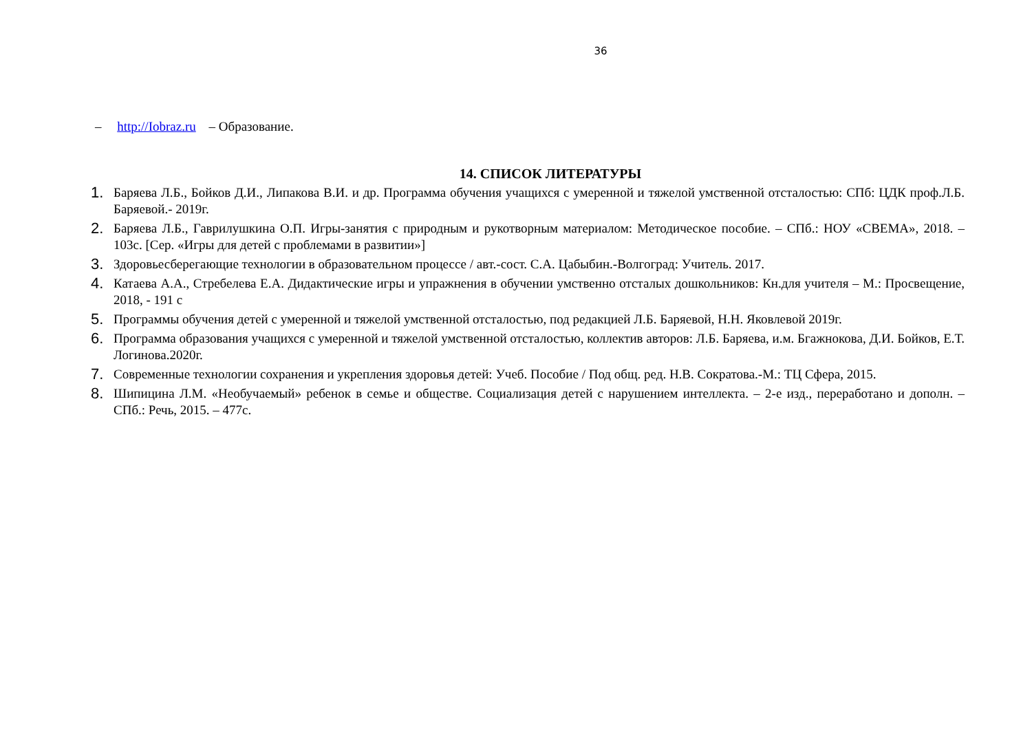36
– http://Iobraz.ru – Образование.
14. СПИСОК ЛИТЕРАТУРЫ
1. Баряева Л.Б., Бойков Д.И., Липакова В.И. и др. Программа обучения учащихся с умеренной и тяжелой умственной отсталостью: СПб: ЦДК проф.Л.Б. Баряевой.- 2019г.
2. Баряева Л.Б., Гаврилушкина О.П. Игры-занятия с природным и рукотворным материалом: Методическое пособие. – СПб.: НОУ «СВЕМА», 2018. – 103с. [Сер. «Игры для детей с проблемами в развитии»]
3. Здоровьесберегающие технологии в образовательном процессе / авт.-сост. С.А. Цабыбин.-Волгоград: Учитель. 2017.
4. Катаева А.А., Стребелева Е.А. Дидактические игры и упражнения в обучении умственно отсталых дошкольников: Кн.для учителя – М.: Просвещение, 2018, - 191 с
5. Программы обучения детей с умеренной и тяжелой умственной отсталостью, под редакцией Л.Б. Баряевой, Н.Н. Яковлевой 2019г.
6. Программа образования учащихся с умеренной и тяжелой умственной отсталостью, коллектив авторов: Л.Б. Баряева, и.м. Бгажнокова, Д.И. Бойков, Е.Т. Логинова.2020г.
7. Современные технологии сохранения и укрепления здоровья детей: Учеб. Пособие / Под общ. ред. Н.В. Сократова.-М.: ТЦ Сфера, 2015.
8. Шипицина Л.М. «Необучаемый» ребенок в семье и обществе. Социализация детей с нарушением интеллекта. – 2-е изд., переработано и дополн. – СПб.: Речь, 2015. – 477с.